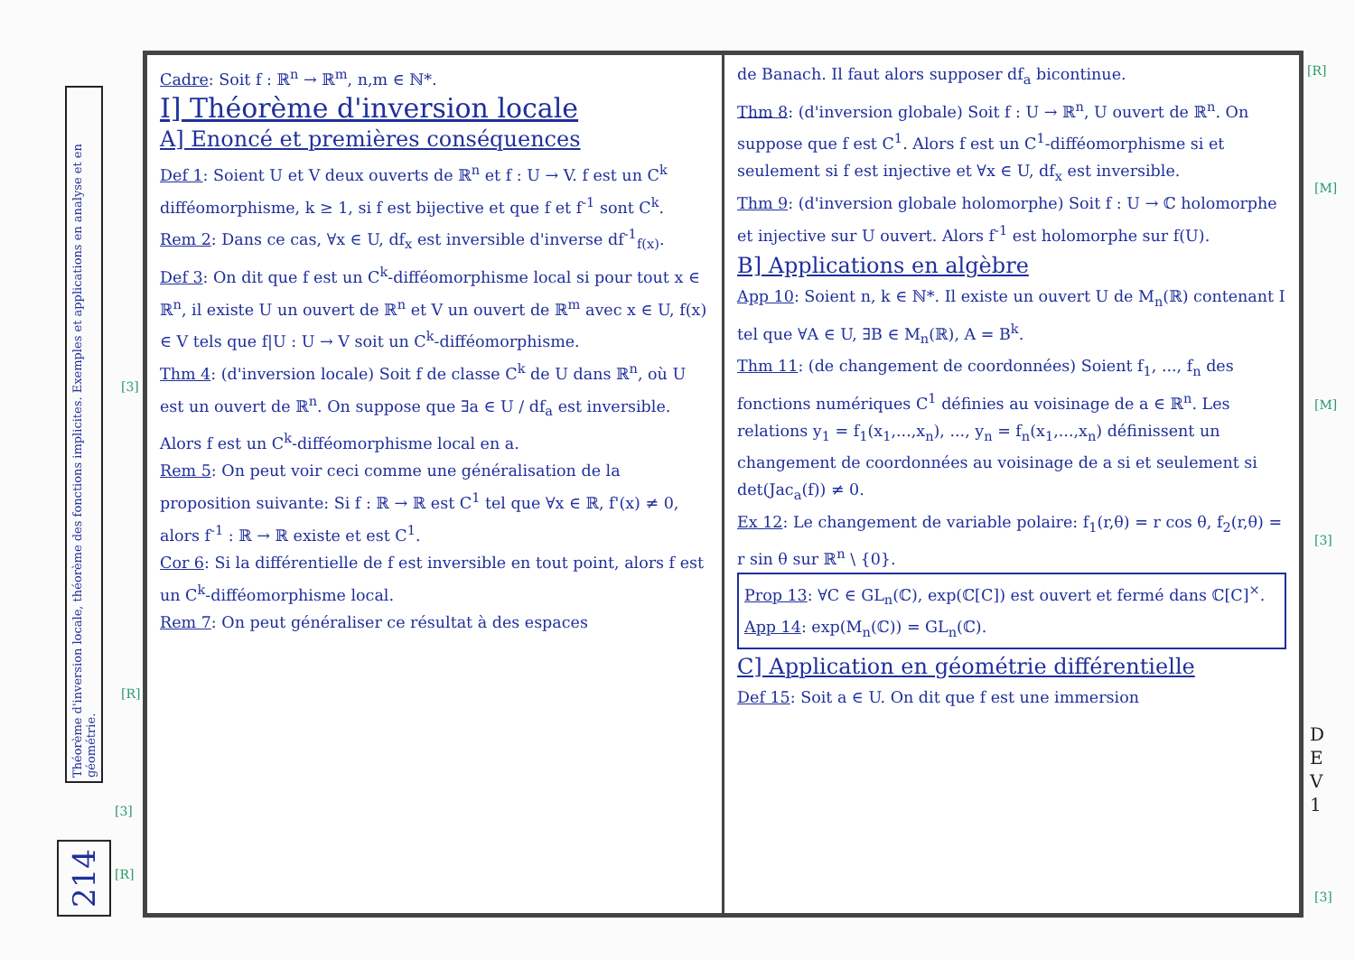Théorème d'inversion locale, théorème des fonctions implicites. Exemples et applications en analyse et en géométrie.
214
Cadre: Soit f : ℝ<sup>n</sup> → ℝ<sup>m</sup>, n,m ∈ ℕ*.
I] Théorème d'inversion locale
A] Enoncé et premières conséquences
Def 1: Soient U et V deux ouverts de ℝ<sup>n</sup> et f : U → V. f est un C<sup>k</sup> difféomorphisme, k ≥ 1, si f est bijective et que f et f<sup>-1</sup> sont C<sup>k</sup>.
Rem 2: Dans ce cas, ∀x ∈ U, df<sub>x</sub> est inversible d'inverse df<sup>-1</sup><sub>f(x)</sub>.
Def 3: On dit que f est un C<sup>k</sup>-difféomorphisme local si pour tout x ∈ ℝ<sup>n</sup>, il existe U un ouvert de ℝ<sup>n</sup> et V un ouvert de ℝ<sup>m</sup> avec x ∈ U, f(x) ∈ V tels que f|U : U → V soit un C<sup>k</sup>-difféomorphisme.
Thm 4: (d'inversion locale) Soit f de classe C<sup>k</sup> de U dans ℝ<sup>n</sup>, où U est un ouvert de ℝ<sup>n</sup>. On suppose que ∃a ∈ U / df<sub>a</sub> est inversible. Alors f est un C<sup>k</sup>-difféomorphisme local en a.
Rem 5: On peut voir ceci comme une généralisation de la proposition suivante: Si f : ℝ → ℝ est C<sup>1</sup> tel que ∀x ∈ ℝ, f'(x) ≠ 0, alors f<sup>-1</sup> : ℝ → ℝ existe et est C<sup>1</sup>.
Cor 6: Si la différentielle de f est inversible en tout point, alors f est un C<sup>k</sup>-difféomorphisme local.
Rem 7: On peut généraliser ce résultat à des espaces
de Banach. Il faut alors supposer df<sub>a</sub> bicontinue.
Thm 8: (d'inversion globale) Soit f : U → ℝ<sup>n</sup>, U ouvert de ℝ<sup>n</sup>. On suppose que f est C<sup>1</sup>. Alors f est un C<sup>1</sup>-difféomorphisme si et seulement si f est injective et ∀x ∈ U, df<sub>x</sub> est inversible.
Thm 9: (d'inversion globale holomorphe) Soit f : U → ℂ holomorphe et injective sur U ouvert. Alors f<sup>-1</sup> est holomorphe sur f(U).
B] Applications en algèbre
App 10: Soient n, k ∈ ℕ*. Il existe un ouvert U de M<sub>n</sub>(ℝ) contenant I tel que ∀A ∈ U, ∃B ∈ M<sub>n</sub>(ℝ), A = B<sup>k</sup>.
Thm 11: (de changement de coordonnées) Soient f<sub>1</sub>, ..., f<sub>n</sub> des fonctions numériques C<sup>1</sup> définies au voisinage de a ∈ ℝ<sup>n</sup>. Les relations y<sub>1</sub> = f<sub>1</sub>(x<sub>1</sub>,...,x<sub>n</sub>), ..., y<sub>n</sub> = f<sub>n</sub>(x<sub>1</sub>,...,x<sub>n</sub>) définissent un changement de coordonnées au voisinage de a si et seulement si det(Jac<sub>a</sub>(f)) ≠ 0.
Ex 12: Le changement de variable polaire: f<sub>1</sub>(r,θ) = r cos θ, f<sub>2</sub>(r,θ) = r sin θ sur ℝ<sup>n</sup> \ {0}.
Prop 13: ∀C ∈ GL<sub>n</sub>(ℂ), exp(ℂ[C]) est ouvert et fermé dans ℂ[C]<sup>×</sup>.
App 14: exp(M<sub>n</sub>(ℂ)) = GL<sub>n</sub>(ℂ).
C] Application en géométrie différentielle
Def 15: Soit a ∈ U. On dit que f est une immersion
D
E
V
1
[R]
[M]
[M]
[3]
[3]
[3]
[R]
[3]
[R]